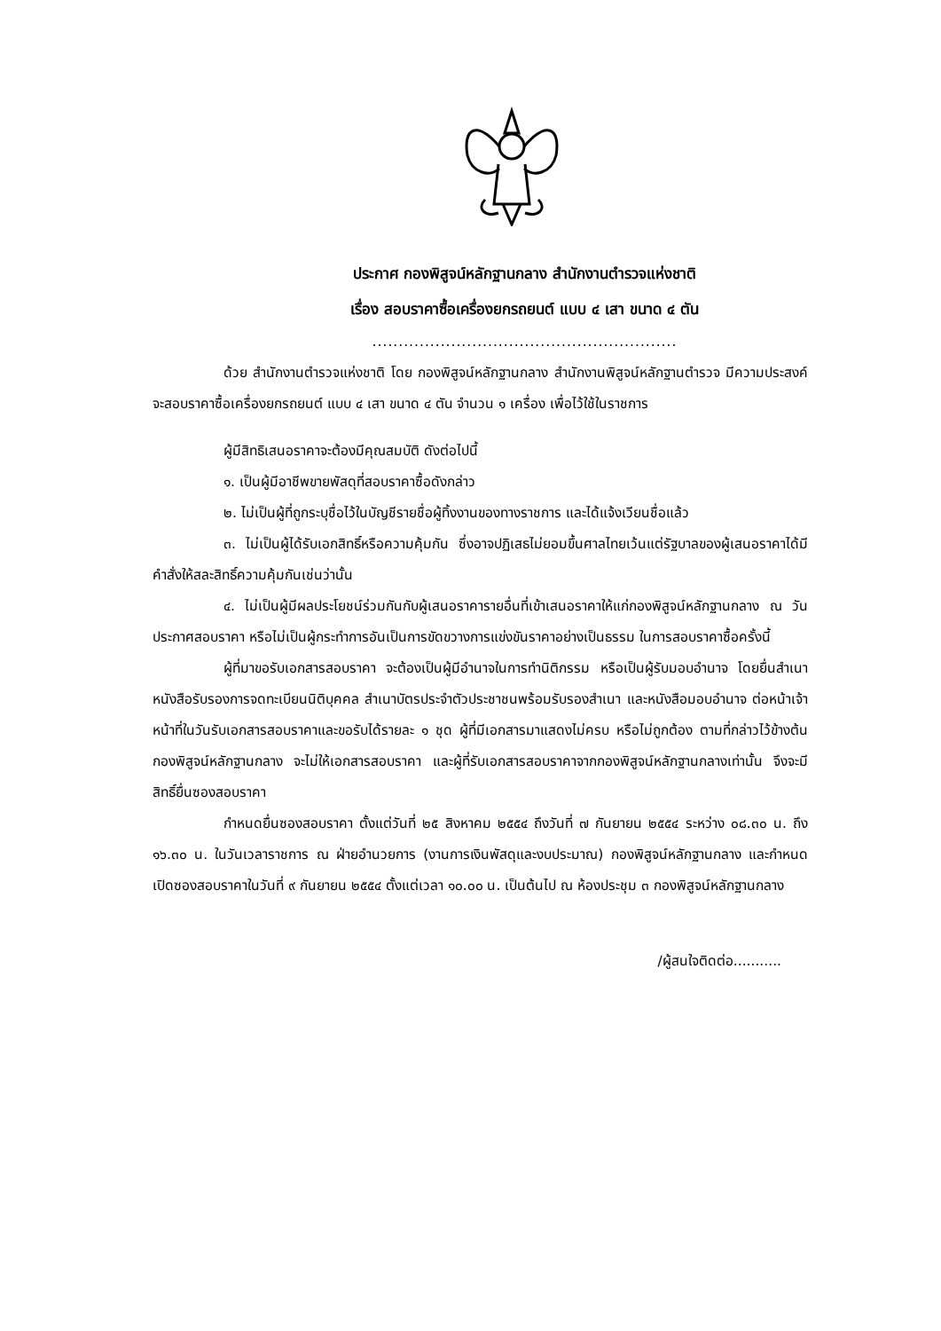ประกาศ กองพิสูจน์หลักฐานกลาง สำนักงานตำรวจแห่งชาติ
เรื่อง สอบราคาซื้อเครื่องยกรถยนต์ แบบ ๔ เสา ขนาด ๔ ตัน
..........................................................
ด้วย สำนักงานตำรวจแห่งชาติ โดย กองพิสูจน์หลักฐานกลาง สำนักงานพิสูจน์หลักฐานตำรวจ มีความประสงค์จะสอบราคาซื้อเครื่องยกรถยนต์ แบบ ๔ เสา ขนาด ๔ ตัน จำนวน ๑ เครื่อง เพื่อไว้ใช้ในราชการ
ผู้มีสิทธิเสนอราคาจะต้องมีคุณสมบัติ ดังต่อไปนี้
๑. เป็นผู้มีอาชีพขายพัสดุที่สอบราคาซื้อดังกล่าว
๒. ไม่เป็นผู้ที่ถูกระบุชื่อไว้ในบัญชีรายชื่อผู้ทิ้งงานของทางราชการ และได้แจ้งเวียนชื่อแล้ว
๓. ไม่เป็นผู้ได้รับเอกสิทธิ์หรือความคุ้มกัน ซึ่งอาจปฏิเสธไม่ยอมขึ้นศาลไทยเว้นแต่รัฐบาลของผู้เสนอราคาได้มีคำสั่งให้สละสิทธิ์ความคุ้มกันเช่นว่านั้น
๔. ไม่เป็นผู้มีผลประโยชน์ร่วมกันกับผู้เสนอราคารายอื่นที่เข้าเสนอราคาให้แก่กองพิสูจน์หลักฐานกลาง ณ วันประกาศสอบราคา หรือไม่เป็นผู้กระทำการอันเป็นการขัดขวางการแข่งขันราคาอย่างเป็นธรรม ในการสอบราคาซื้อครั้งนี้
ผู้ที่มาขอรับเอกสารสอบราคา จะต้องเป็นผู้มีอำนาจในการทำนิติกรรม หรือเป็นผู้รับมอบอำนาจ โดยยื่นสำเนาหนังสือรับรองการจดทะเบียนนิติบุคคล สำเนาบัตรประจำตัวประชาชนพร้อมรับรองสำเนา และหนังสือมอบอำนาจ ต่อหน้าเจ้าหน้าที่ในวันรับเอกสารสอบราคาและขอรับได้รายละ ๑ ชุด ผู้ที่มีเอกสารมาแสดงไม่ครบ หรือไม่ถูกต้อง ตามที่กล่าวไว้ข้างต้น กองพิสูจน์หลักฐานกลาง จะไม่ให้เอกสารสอบราคา และผู้ที่รับเอกสารสอบราคาจากกองพิสูจน์หลักฐานกลางเท่านั้น จึงจะมีสิทธิ์ยื่นซองสอบราคา
กำหนดยื่นซองสอบราคา ตั้งแต่วันที่ ๒๕ สิงหาคม ๒๕๕๔ ถึงวันที่ ๗ กันยายน ๒๕๕๔ ระหว่าง ๐๘.๓๐ น. ถึง ๑๖.๓๐ น. ในวันเวลาราชการ ณ ฝ่ายอำนวยการ (งานการเงินพัสดุและงบประมาณ) กองพิสูจน์หลักฐานกลาง และกำหนดเปิดซองสอบราคาในวันที่ ๙ กันยายน ๒๕๕๔ ตั้งแต่เวลา ๑๐.๐๐ น. เป็นต้นไป ณ ห้องประชุม ๓ กองพิสูจน์หลักฐานกลาง
/ผู้สนใจติดต่อ...........